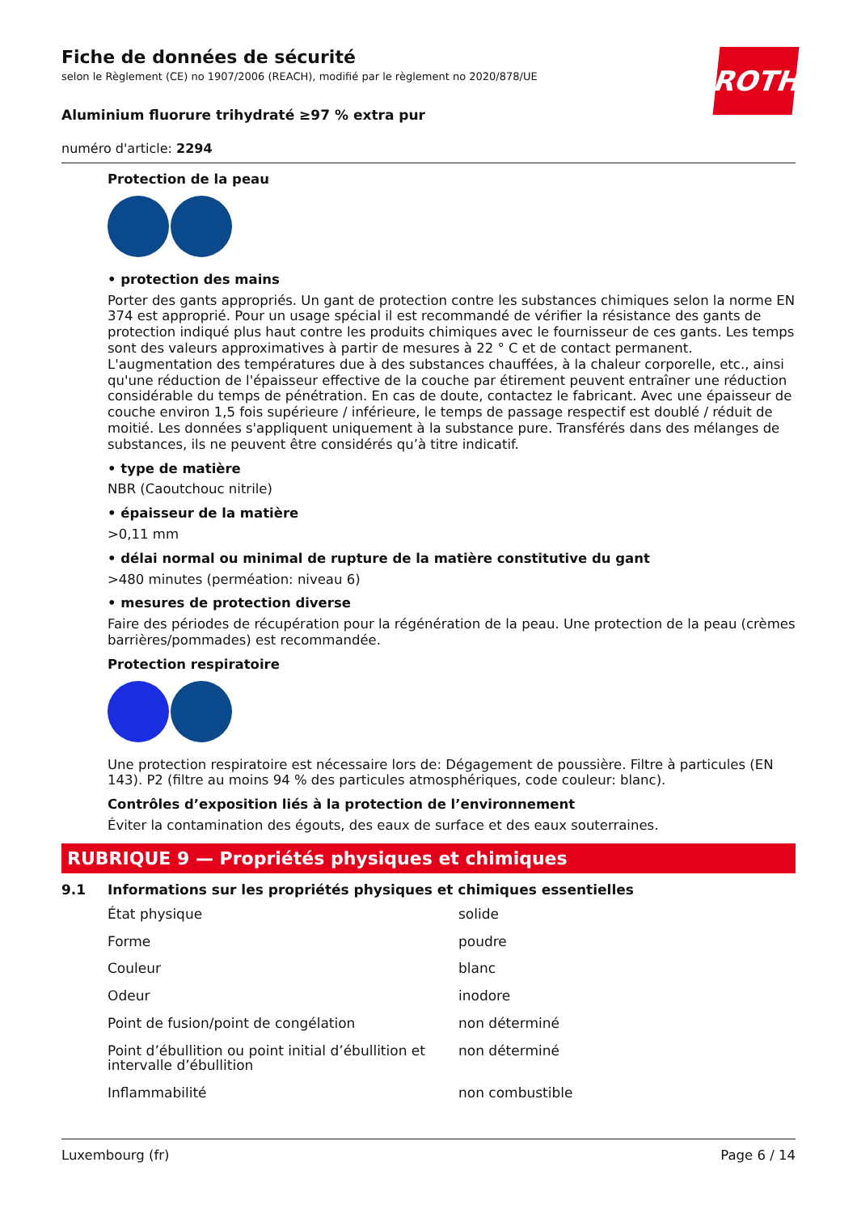ROTH
Fiche de données de sécurité
selon le Règlement (CE) no 1907/2006 (REACH), modifié par le règlement no 2020/878/UE
Aluminium fluorure trihydraté ≥97 % extra pur
numéro d'article: 2294
Protection de la peau
• protection des mains
Porter des gants appropriés. Un gant de protection contre les substances chimiques selon la norme EN 374 est approprié. Pour un usage spécial il est recommandé de vérifier la résistance des gants de protection indiqué plus haut contre les produits chimiques avec le fournisseur de ces gants. Les temps sont des valeurs approximatives à partir de mesures à 22 ° C et de contact permanent. L'augmentation des températures due à des substances chauffées, à la chaleur corporelle, etc., ainsi qu'une réduction de l'épaisseur effective de la couche par étirement peuvent entraîner une réduction considérable du temps de pénétration. En cas de doute, contactez le fabricant. Avec une épaisseur de couche environ 1,5 fois supérieure / inférieure, le temps de passage respectif est doublé / réduit de moitié. Les données s'appliquent uniquement à la substance pure. Transférés dans des mélanges de substances, ils ne peuvent être considérés qu’à titre indicatif.
• type de matière
NBR (Caoutchouc nitrile)
• épaisseur de la matière
>0,11 mm
• délai normal ou minimal de rupture de la matière constitutive du gant
>480 minutes (perméation: niveau 6)
• mesures de protection diverse
Faire des périodes de récupération pour la régénération de la peau. Une protection de la peau (crèmes barrières/pommades) est recommandée.
Protection respiratoire
Une protection respiratoire est nécessaire lors de: Dégagement de poussière. Filtre à particules (EN 143). P2 (filtre au moins 94 % des particules atmosphériques, code couleur: blanc).
Contrôles d’exposition liés à la protection de l’environnement
Éviter la contamination des égouts, des eaux de surface et des eaux souterraines.
RUBRIQUE 9 — Propriétés physiques et chimiques
9.1 Informations sur les propriétés physiques et chimiques essentielles
| État physique | solide |
| Forme | poudre |
| Couleur | blanc |
| Odeur | inodore |
| Point de fusion/point de congélation | non déterminé |
| Point d’ébullition ou point initial d’ébullition et intervalle d’ébullition | non déterminé |
| Inflammabilité | non combustible |
Luxembourg (fr) Page 6 / 14